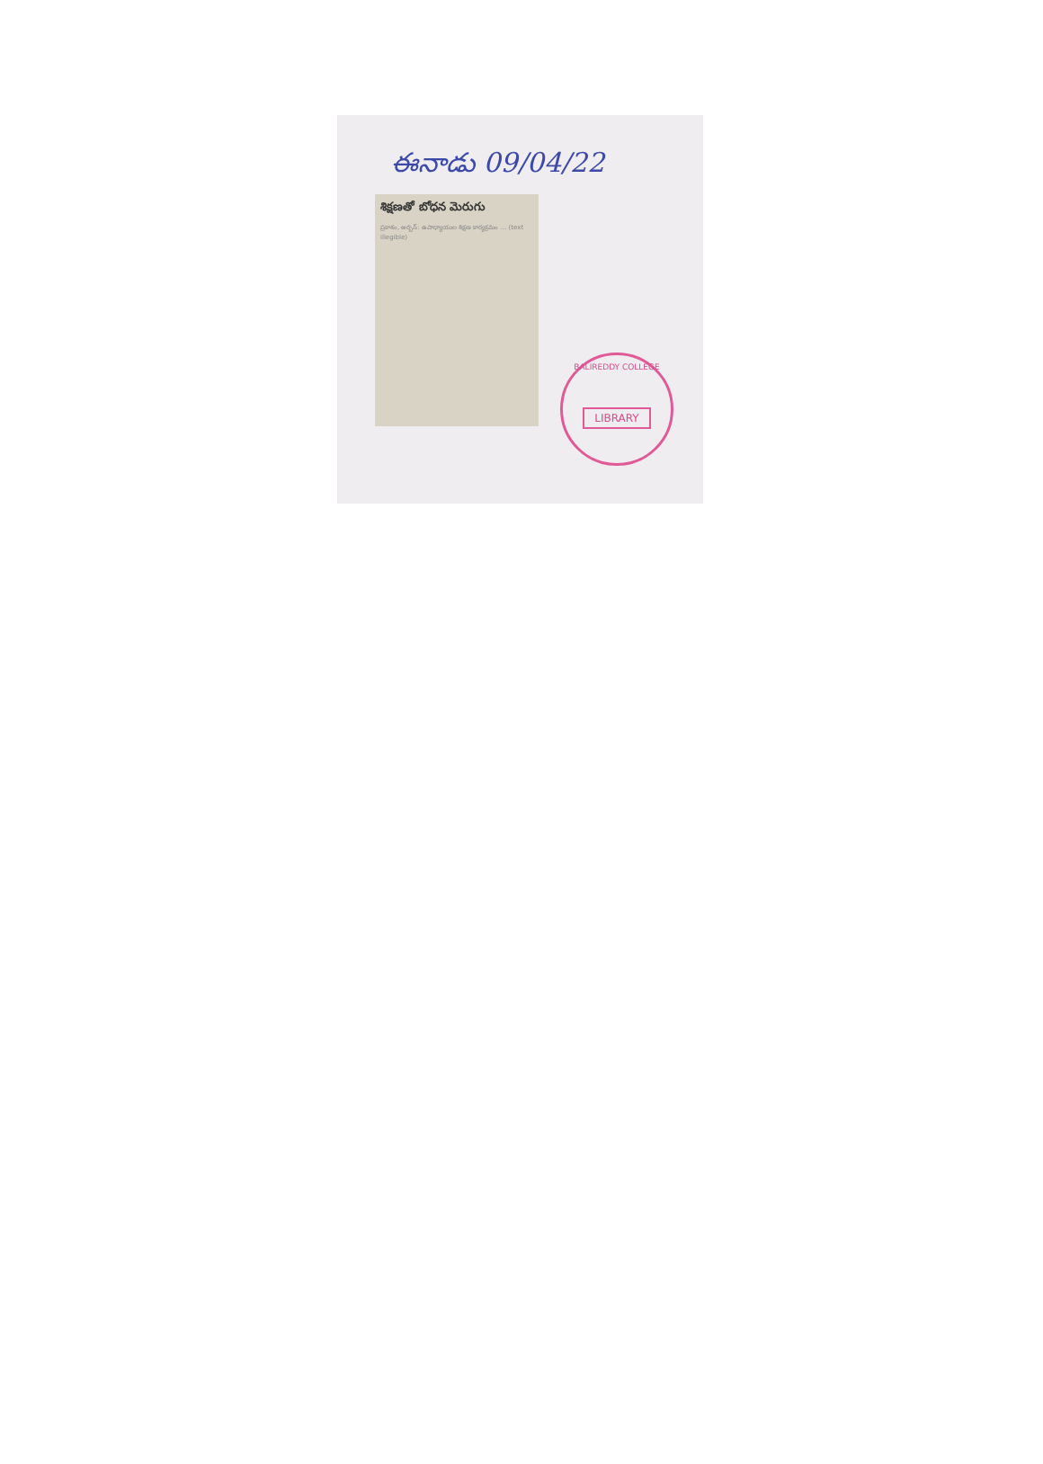ఈనాడు 09/04/22
శిక్షణతో బోధన మెరుగు
ప్రకాశం, అర్బన్: ఉపాధ్యాయుల శిక్షణ కార్యక్రమం ... (text illegible)
BALIREDDY COLLEGE
LIBRARY